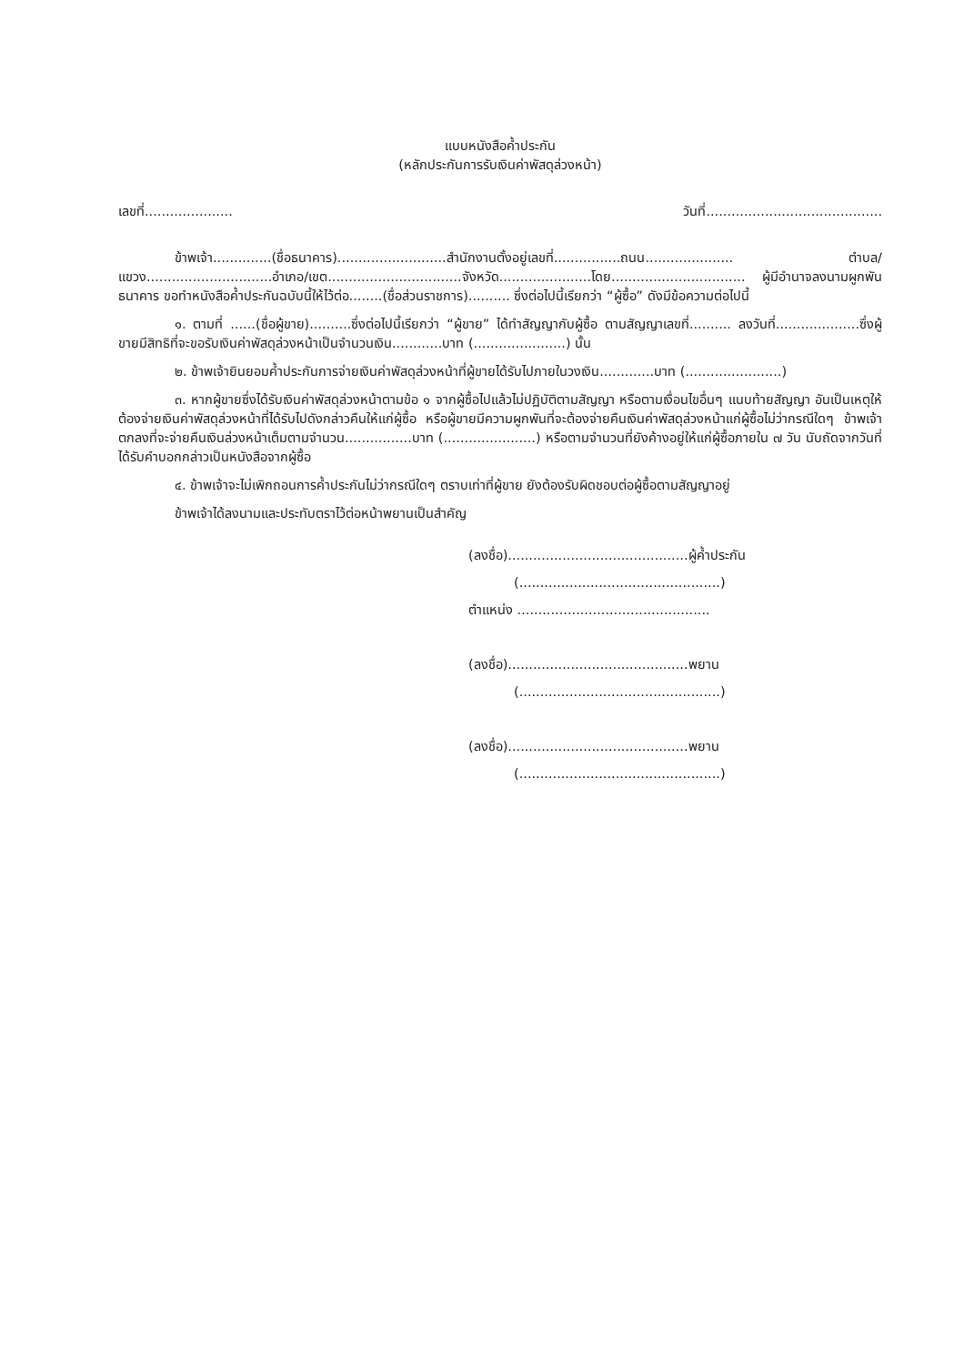แบบหนังสือค้ำประกัน
(หลักประกันการรับเงินค่าพัสดุล่วงหน้า)
เลขที่..................... วันที่..........................................
ข้าพเจ้า..............(ชื่อธนาคาร)..........................สำนักงานตั้งอยู่เลขที่................ถนน..................... ตำบล/แขวง..............................อำเภอ/เขต................................จังหวัด......................โดย................................ ผู้มีอำนาจลงนามผูกพันธนาคาร ขอทำหนังสือค้ำประกันฉบับนี้ให้ไว้ต่อ........(ชื่อส่วนราชการ).......... ซึ่งต่อไปนี้เรียกว่า “ผู้ซื้อ” ดังมีข้อความต่อไปนี้
๑. ตามที่ ......(ชื่อผู้ขาย)..........ซึ่งต่อไปนี้เรียกว่า “ผู้ขาย” ได้ทำสัญญากับผู้ซื้อ ตามสัญญาเลขที่.......... ลงวันที่....................ซึ่งผู้ขายมีสิทธิที่จะขอรับเงินค่าพัสดุล่วงหน้าเป็นจำนวนเงิน............บาท (......................) นั้น
๒. ข้าพเจ้ายินยอมค้ำประกันการจ่ายเงินค่าพัสดุล่วงหน้าที่ผู้ขายได้รับไปภายในวงเงิน.............บาท (.......................)
๓. หากผู้ขายซึ่งได้รับเงินค่าพัสดุล่วงหน้าตามข้อ ๑ จากผู้ซื้อไปแล้วไม่ปฏิบัติตามสัญญา หรือตามเงื่อนไขอื่นๆ แนบท้ายสัญญา อันเป็นเหตุให้ต้องจ่ายเงินค่าพัสดุล่วงหน้าที่ได้รับไปดังกล่าวคืนให้แก่ผู้ซื้อ หรือผู้ขายมีความผูกพันที่จะต้องจ่ายคืนเงินค่าพัสดุล่วงหน้าแก่ผู้ซื้อไม่ว่ากรณีใดๆ ข้าพเจ้าตกลงที่จะจ่ายคืนเงินล่วงหน้าเต็มตามจำนวน................บาท (......................) หรือตามจำนวนที่ยังค้างอยู่ให้แก่ผู้ซื้อภายใน ๗ วัน นับถัดจากวันที่ได้รับคำบอกกล่าวเป็นหนังสือจากผู้ซื้อ
๔. ข้าพเจ้าจะไม่เพิกถอนการค้ำประกันไม่ว่ากรณีใดๆ ตราบเท่าที่ผู้ขาย ยังต้องรับผิดชอบต่อผู้ซื้อตามสัญญาอยู่
ข้าพเจ้าได้ลงนามและประทับตราไว้ต่อหน้าพยานเป็นสำคัญ
(ลงชื่อ)...........................................ผู้ค้ำประกัน
(................................................)
ตำแหน่ง ..............................................
(ลงชื่อ)...........................................พยาน
(................................................)
(ลงชื่อ)...........................................พยาน
(................................................)